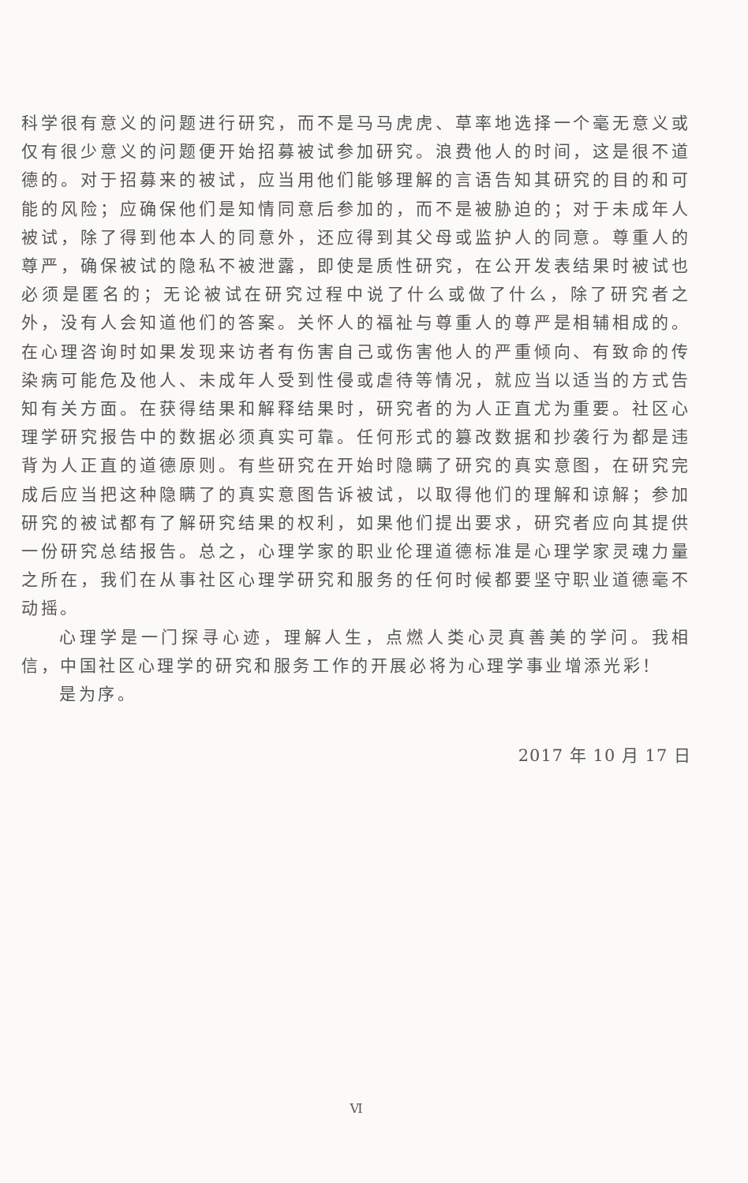科学很有意义的问题进行研究，而不是马马虎虎、草率地选择一个毫无意义或仅有很少意义的问题便开始招募被试参加研究。浪费他人的时间，这是很不道德的。对于招募来的被试，应当用他们能够理解的言语告知其研究的目的和可能的风险；应确保他们是知情同意后参加的，而不是被胁迫的；对于未成年人被试，除了得到他本人的同意外，还应得到其父母或监护人的同意。尊重人的尊严，确保被试的隐私不被泄露，即使是质性研究，在公开发表结果时被试也必须是匿名的；无论被试在研究过程中说了什么或做了什么，除了研究者之外，没有人会知道他们的答案。关怀人的福祉与尊重人的尊严是相辅相成的。在心理咨询时如果发现来访者有伤害自己或伤害他人的严重倾向、有致命的传染病可能危及他人、未成年人受到性侵或虐待等情况，就应当以适当的方式告知有关方面。在获得结果和解释结果时，研究者的为人正直尤为重要。社区心理学研究报告中的数据必须真实可靠。任何形式的篡改数据和抄袭行为都是违背为人正直的道德原则。有些研究在开始时隐瞒了研究的真实意图，在研究完成后应当把这种隐瞒了的真实意图告诉被试，以取得他们的理解和谅解；参加研究的被试都有了解研究结果的权利，如果他们提出要求，研究者应向其提供一份研究总结报告。总之，心理学家的职业伦理道德标准是心理学家灵魂力量之所在，我们在从事社区心理学研究和服务的任何时候都要坚守职业道德毫不动摇。
心理学是一门探寻心迹，理解人生，点燃人类心灵真善美的学问。我相信，中国社区心理学的研究和服务工作的开展必将为心理学事业增添光彩！
是为序。
2017 年 10 月 17 日
Ⅵ